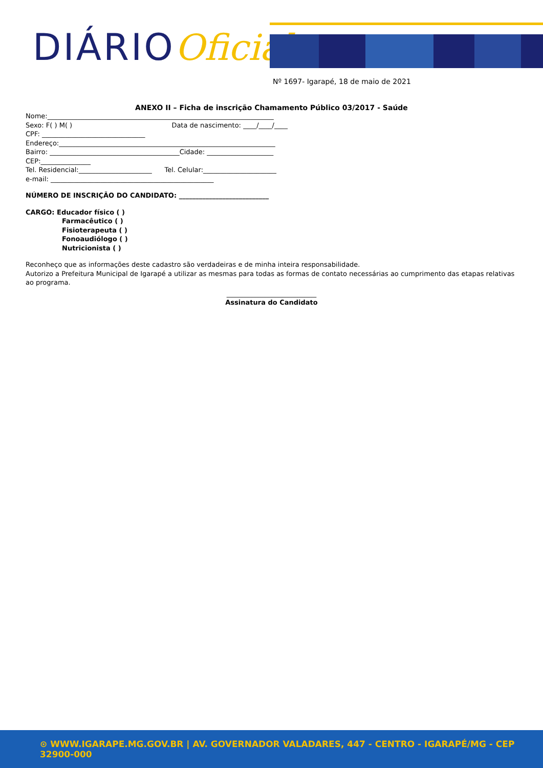DIÁRIOOficial
Nº 1697- Igarapé, 18 de maio de 2021
ANEXO II – Ficha de inscrição Chamamento Público 03/2017 - Saúde
Nome:____________________________________________________________________
Sexo: F( ) M( ) Data de nascimento: ____/____/____
CPF: _______________________________
Endereço:_________________________________________________________________
Bairro: _______________________________________Cidade: ____________________
CEP:_______________
Tel. Residencial:______________________ Tel. Celular:______________________
e-mail: _________________________________________________
NÚMERO DE INSCRIÇÃO DO CANDIDATO: ___________________________
CARGO: Educador físico ( )
Farmacêutico ( )
Fisioterapeuta ( )
Fonoaudiólogo ( )
Nutricionista ( )
Reconheço que as informações deste cadastro são verdadeiras e de minha inteira responsabilidade.
Autorizo a Prefeitura Municipal de Igarapé a utilizar as mesmas para todas as formas de contato necessárias ao cumprimento das etapas relativas ao programa.
___________________________
Assinatura do Candidato
⊙ WWW.IGARAPE.MG.GOV.BR | AV. GOVERNADOR VALADARES, 447 - CENTRO - IGARAPÉ/MG - CEP 32900-000